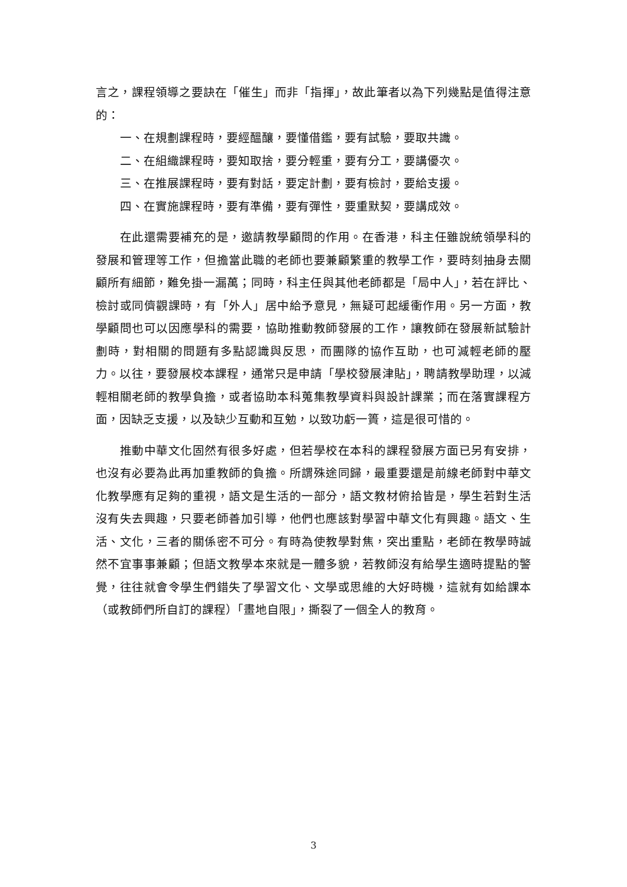言之，課程領導之要訣在「催生」而非「指揮」，故此筆者以為下列幾點是值得注意的：
一、在規劃課程時，要經醞釀，要懂借鑑，要有試驗，要取共識。
二、在組織課程時，要知取捨，要分輕重，要有分工，要講優次。
三、在推展課程時，要有對話，要定計劃，要有檢討，要給支援。
四、在實施課程時，要有準備，要有彈性，要重默契，要講成效。
在此還需要補充的是，邀請教學顧問的作用。在香港，科主任雖說統領學科的發展和管理等工作，但擔當此職的老師也要兼顧繁重的教學工作，要時刻抽身去關顧所有細節，難免掛一漏萬；同時，科主任與其他老師都是「局中人」，若在評比、檢討或同儕觀課時，有「外人」居中給予意見，無疑可起緩衝作用。另一方面，教學顧問也可以因應學科的需要，協助推動教師發展的工作，讓教師在發展新試驗計劃時，對相關的問題有多點認識與反思，而團隊的協作互助，也可減輕老師的壓力。以往，要發展校本課程，通常只是申請「學校發展津貼」，聘請教學助理，以減輕相關老師的教學負擔，或者協助本科蒐集教學資料與設計課業；而在落實課程方面，因缺乏支援，以及缺少互動和互勉，以致功虧一簣，這是很可惜的。
推動中華文化固然有很多好處，但若學校在本科的課程發展方面已另有安排，也沒有必要為此再加重教師的負擔。所謂殊途同歸，最重要還是前線老師對中華文化教學應有足夠的重視，語文是生活的一部分，語文教材俯拾皆是，學生若對生活沒有失去興趣，只要老師善加引導，他們也應該對學習中華文化有興趣。語文、生活、文化，三者的關係密不可分。有時為使教學對焦，突出重點，老師在教學時誠然不宜事事兼顧；但語文教學本來就是一體多貌，若教師沒有給學生適時提點的警覺，往往就會令學生們錯失了學習文化、文學或思維的大好時機，這就有如給課本（或教師們所自訂的課程）「畫地自限」，撕裂了一個全人的教育。
3